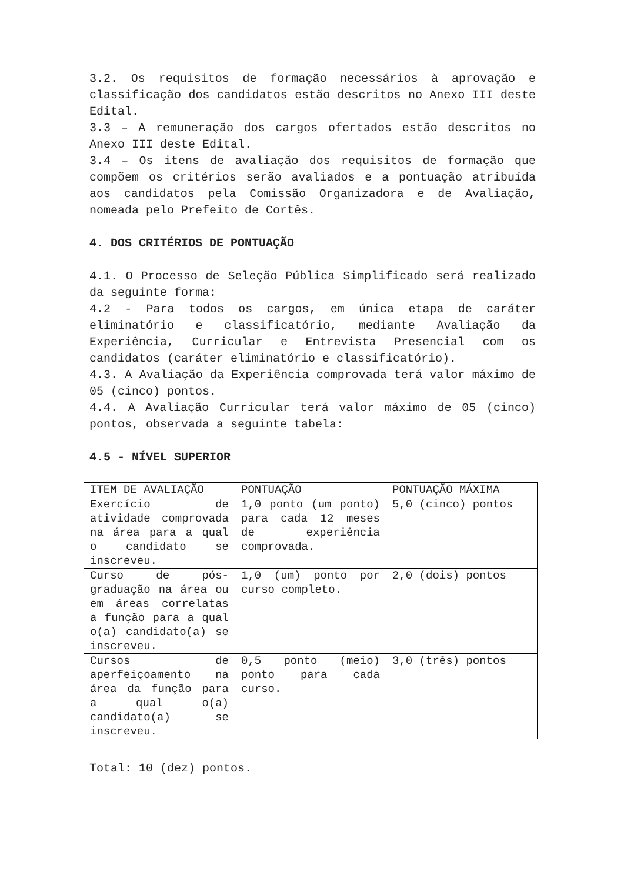3.2. Os requisitos de formação necessários à aprovação e classificação dos candidatos estão descritos no Anexo III deste Edital.
3.3 – A remuneração dos cargos ofertados estão descritos no Anexo III deste Edital.
3.4 – Os itens de avaliação dos requisitos de formação que compõem os critérios serão avaliados e a pontuação atribuída aos candidatos pela Comissão Organizadora e de Avaliação, nomeada pelo Prefeito de Cortês.
4. DOS CRITÉRIOS DE PONTUAÇÃO
4.1. O Processo de Seleção Pública Simplificado será realizado da seguinte forma:
4.2 - Para todos os cargos, em única etapa de caráter eliminatório e classificatório, mediante Avaliação da Experiência, Curricular e Entrevista Presencial com os candidatos (caráter eliminatório e classificatório).
4.3. A Avaliação da Experiência comprovada terá valor máximo de 05 (cinco) pontos.
4.4. A Avaliação Curricular terá valor máximo de 05 (cinco) pontos, observada a seguinte tabela:
4.5 - NÍVEL SUPERIOR
| ITEM DE AVALIAÇÃO | PONTUAÇÃO | PONTUAÇÃO MÁXIMA |
| Exercício de atividade comprovada na área para a qual o candidato se inscreveu. | 1,0 ponto (um ponto) para cada 12 meses de experiência comprovada. | 5,0 (cinco) pontos |
| Curso de pós-graduação na área ou em áreas correlatas a função para a qual o(a) candidato(a) se inscreveu. | 1,0 (um) ponto por curso completo. | 2,0 (dois) pontos |
| Cursos de aperfeiçoamento na área da função para a qual o(a) candidato(a) se inscreveu. | 0,5 ponto (meio) ponto para cada curso. | 3,0 (três) pontos |
Total: 10 (dez) pontos.